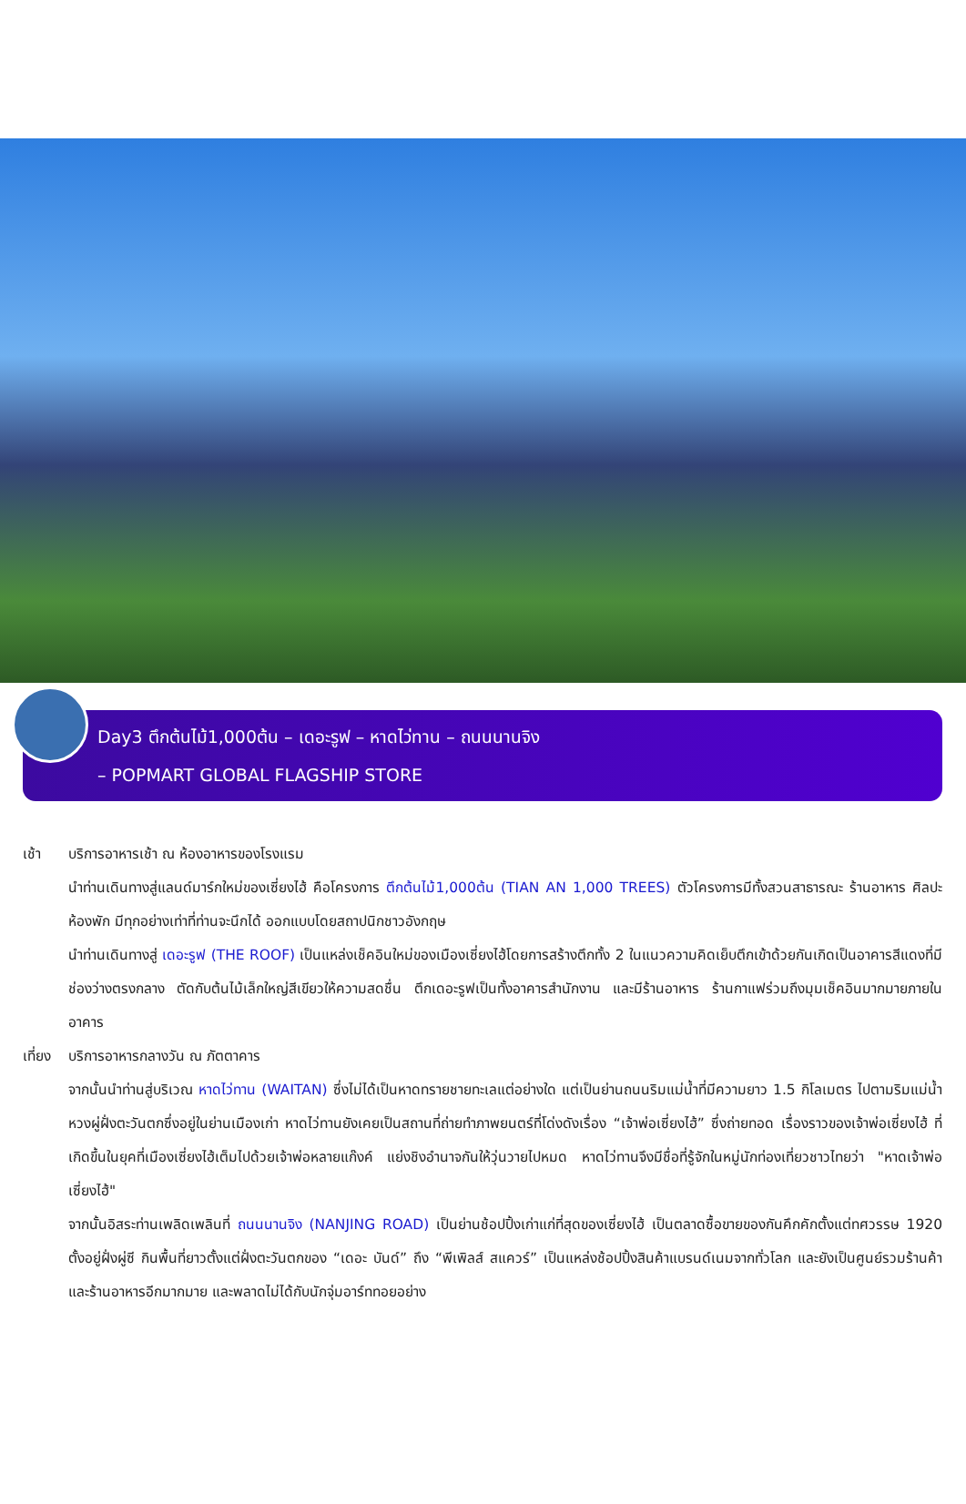Day3 ตึกต้นไม้1,000ต้น – เดอะรูฟ – หาดไว่ทาน – ถนนนานจิง
– POPMART GLOBAL FLAGSHIP STORE
เช้า บริการอาหารเช้า ณ ห้องอาหารของโรงแรม
นำท่านเดินทางสู่แลนด์มาร์กใหม่ของเซี่ยงไฮ้ คือโครงการ ตึกต้นไม้1,000ต้น (TIAN AN 1,000 TREES) ตัวโครงการมีทั้งสวนสาธารณะ ร้านอาหาร ศิลปะ ห้องพัก มีทุกอย่างเท่าที่ท่านจะนึกได้ ออกแบบโดยสถาปนิกชาวอังกฤษ
นำท่านเดินทางสู่ เดอะรูฟ (THE ROOF) เป็นแหล่งเช็คอินใหม่ของเมืองเซี่ยงไฮ้โดยการสร้างตึกทั้ง 2 ในแนวความคิดเย็บตึกเข้าด้วยกันเกิดเป็นอาคารสีแดงที่มีช่องว่างตรงกลาง ตัดกับต้นไม้เล็กใหญ่สีเขียวให้ความสดชื่น ตึกเดอะรูฟเป็นทั้งอาคารสำนักงาน และมีร้านอาหาร ร้านกาแฟร่วมถึงมุมเช็คอินมากมายภายในอาคาร
เที่ยง
บริการอาหารกลางวัน ณ ภัตตาคาร
จากนั้นนำท่านสู่บริเวณ หาดไว่ทาน (WAITAN) ซึ่งไม่ได้เป็นหาดทรายชายทะเลแต่อย่างใด แต่เป็นย่านถนนริมแม่น้ำที่มีความยาว 1.5 กิโลเมตร ไปตามริมแม่น้ำหวงผู่ฝั่งตะวันตกซึ่งอยู่ในย่านเมืองเก่า หาดไว่ทานยังเคยเป็นสถานที่ถ่ายทำภาพยนตร์ที่โด่งดังเรื่อง “เจ้าพ่อเซี่ยงไฮ้” ซึ่งถ่ายทอด เรื่องราวของเจ้าพ่อเซี่ยงไฮ้ ที่เกิดขึ้นในยุคที่เมืองเซี่ยงไฮ้เต็มไปด้วยเจ้าพ่อหลายแก๊งค์ แย่งชิงอำนาจกันให้วุ่นวายไปหมด หาดไว่ทานจึงมีชื่อที่รู้จักในหมู่นักท่องเที่ยวชาวไทยว่า "หาดเจ้าพ่อเซี่ยงไฮ้"
จากนั้นอิสระท่านเพลิดเพลินที่ ถนนนานจิง (NANJING ROAD) เป็นย่านช้อปปิ้งเก่าแก่ที่สุดของเซี่ยงไฮ้ เป็นตลาดซื้อขายของกันคึกคักตั้งแต่ทศวรรษ 1920 ตั้งอยู่ฝั่งผู่ซี กินพื้นที่ยาวตั้งแต่ฝั่งตะวันตกของ “เดอะ บันด์” ถึง “พีเพิลส์ สแควร์” เป็นแหล่งช้อปปิ้งสินค้าแบรนด์เนมจากทั่วโลก และยังเป็นศูนย์รวมร้านค้าและร้านอาหารอีกมากมาย และพลาดไม่ได้กับนักจุ่มอาร์ททอยอย่าง